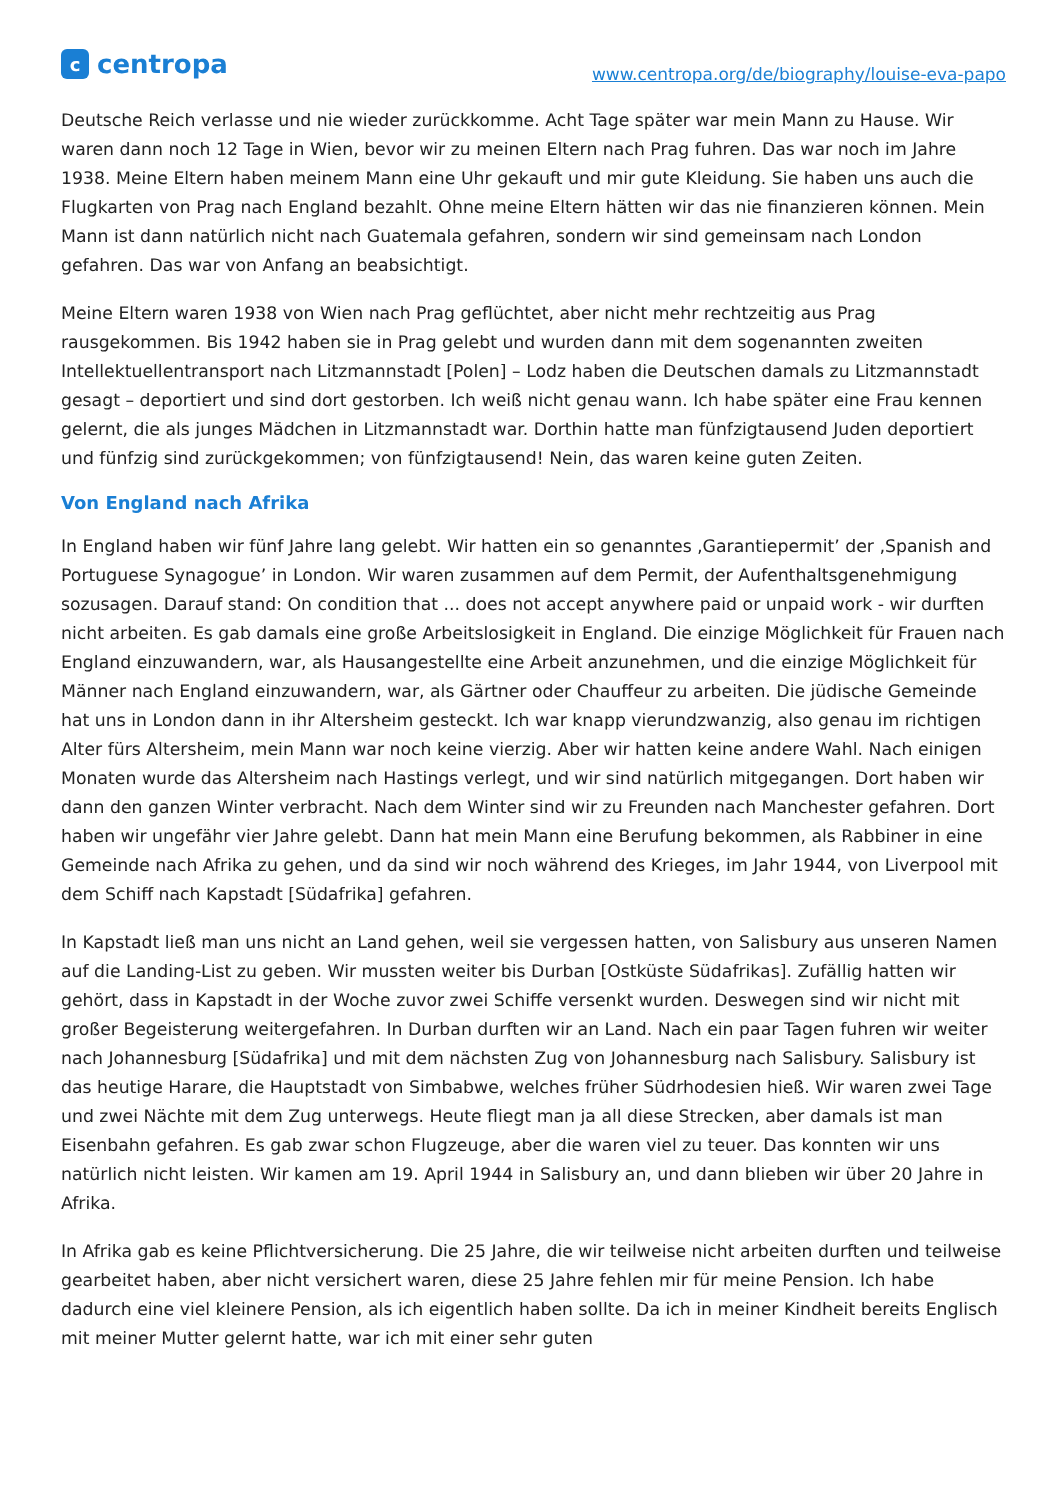c
centropa
www.centropa.org/de/biography/louise-eva-papo
Deutsche Reich verlasse und nie wieder zurückkomme. Acht Tage später war mein Mann zu Hause. Wir waren dann noch 12 Tage in Wien, bevor wir zu meinen Eltern nach Prag fuhren. Das war noch im Jahre 1938. Meine Eltern haben meinem Mann eine Uhr gekauft und mir gute Kleidung. Sie haben uns auch die Flugkarten von Prag nach England bezahlt. Ohne meine Eltern hätten wir das nie finanzieren können. Mein Mann ist dann natürlich nicht nach Guatemala gefahren, sondern wir sind gemeinsam nach London gefahren. Das war von Anfang an beabsichtigt.
Meine Eltern waren 1938 von Wien nach Prag geflüchtet, aber nicht mehr rechtzeitig aus Prag rausgekommen. Bis 1942 haben sie in Prag gelebt und wurden dann mit dem sogenannten zweiten Intellektuellentransport nach Litzmannstadt [Polen] – Lodz haben die Deutschen damals zu Litzmannstadt gesagt – deportiert und sind dort gestorben. Ich weiß nicht genau wann. Ich habe später eine Frau kennen gelernt, die als junges Mädchen in Litzmannstadt war. Dorthin hatte man fünfzigtausend Juden deportiert und fünfzig sind zurückgekommen; von fünfzigtausend! Nein, das waren keine guten Zeiten.
Von England nach Afrika
In England haben wir fünf Jahre lang gelebt. Wir hatten ein so genanntes ‚Garantiepermit’ der ‚Spanish and Portuguese Synagogue’ in London. Wir waren zusammen auf dem Permit, der Aufenthaltsgenehmigung sozusagen. Darauf stand: On condition that ... does not accept anywhere paid or unpaid work - wir durften nicht arbeiten. Es gab damals eine große Arbeitslosigkeit in England. Die einzige Möglichkeit für Frauen nach England einzuwandern, war, als Hausangestellte eine Arbeit anzunehmen, und die einzige Möglichkeit für Männer nach England einzuwandern, war, als Gärtner oder Chauffeur zu arbeiten. Die jüdische Gemeinde hat uns in London dann in ihr Altersheim gesteckt. Ich war knapp vierundzwanzig, also genau im richtigen Alter fürs Altersheim, mein Mann war noch keine vierzig. Aber wir hatten keine andere Wahl. Nach einigen Monaten wurde das Altersheim nach Hastings verlegt, und wir sind natürlich mitgegangen. Dort haben wir dann den ganzen Winter verbracht. Nach dem Winter sind wir zu Freunden nach Manchester gefahren. Dort haben wir ungefähr vier Jahre gelebt. Dann hat mein Mann eine Berufung bekommen, als Rabbiner in eine Gemeinde nach Afrika zu gehen, und da sind wir noch während des Krieges, im Jahr 1944, von Liverpool mit dem Schiff nach Kapstadt [Südafrika] gefahren.
In Kapstadt ließ man uns nicht an Land gehen, weil sie vergessen hatten, von Salisbury aus unseren Namen auf die Landing-List zu geben. Wir mussten weiter bis Durban [Ostküste Südafrikas]. Zufällig hatten wir gehört, dass in Kapstadt in der Woche zuvor zwei Schiffe versenkt wurden. Deswegen sind wir nicht mit großer Begeisterung weitergefahren. In Durban durften wir an Land. Nach ein paar Tagen fuhren wir weiter nach Johannesburg [Südafrika] und mit dem nächsten Zug von Johannesburg nach Salisbury. Salisbury ist das heutige Harare, die Hauptstadt von Simbabwe, welches früher Südrhodesien hieß. Wir waren zwei Tage und zwei Nächte mit dem Zug unterwegs. Heute fliegt man ja all diese Strecken, aber damals ist man Eisenbahn gefahren. Es gab zwar schon Flugzeuge, aber die waren viel zu teuer. Das konnten wir uns natürlich nicht leisten. Wir kamen am 19. April 1944 in Salisbury an, und dann blieben wir über 20 Jahre in Afrika.
In Afrika gab es keine Pflichtversicherung. Die 25 Jahre, die wir teilweise nicht arbeiten durften und teilweise gearbeitet haben, aber nicht versichert waren, diese 25 Jahre fehlen mir für meine Pension. Ich habe dadurch eine viel kleinere Pension, als ich eigentlich haben sollte. Da ich in meiner Kindheit bereits Englisch mit meiner Mutter gelernt hatte, war ich mit einer sehr guten